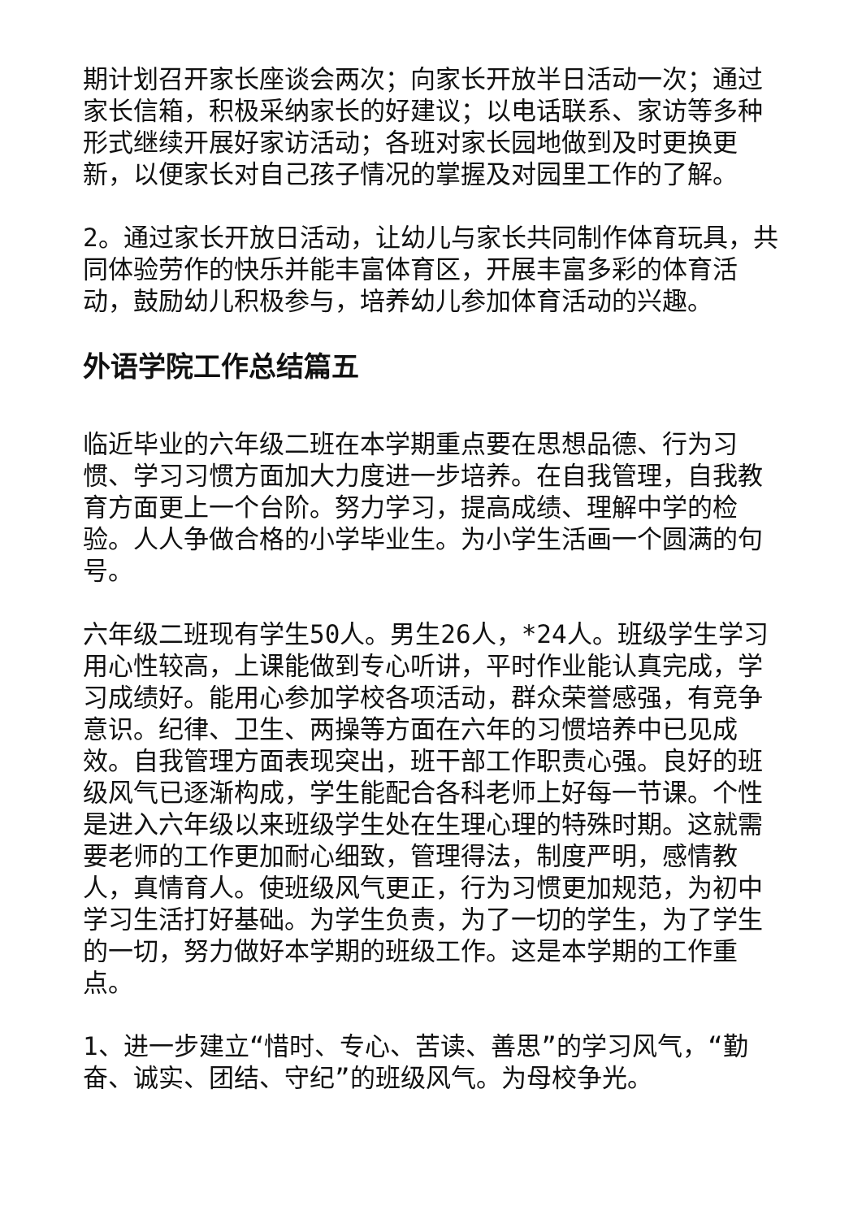期计划召开家长座谈会两次；向家长开放半日活动一次；通过家长信箱，积极采纳家长的好建议；以电话联系、家访等多种形式继续开展好家访活动；各班对家长园地做到及时更换更新，以便家长对自己孩子情况的掌握及对园里工作的了解。
2。通过家长开放日活动，让幼儿与家长共同制作体育玩具，共同体验劳作的快乐并能丰富体育区，开展丰富多彩的体育活动，鼓励幼儿积极参与，培养幼儿参加体育活动的兴趣。
外语学院工作总结篇五
临近毕业的六年级二班在本学期重点要在思想品德、行为习惯、学习习惯方面加大力度进一步培养。在自我管理，自我教育方面更上一个台阶。努力学习，提高成绩、理解中学的检验。人人争做合格的小学毕业生。为小学生活画一个圆满的句号。
六年级二班现有学生50人。男生26人，*24人。班级学生学习用心性较高，上课能做到专心听讲，平时作业能认真完成，学习成绩好。能用心参加学校各项活动，群众荣誉感强，有竞争意识。纪律、卫生、两操等方面在六年的习惯培养中已见成效。自我管理方面表现突出，班干部工作职责心强。良好的班级风气已逐渐构成，学生能配合各科老师上好每一节课。个性是进入六年级以来班级学生处在生理心理的特殊时期。这就需要老师的工作更加耐心细致，管理得法，制度严明，感情教人，真情育人。使班级风气更正，行为习惯更加规范，为初中学习生活打好基础。为学生负责，为了一切的学生，为了学生的一切，努力做好本学期的班级工作。这是本学期的工作重点。
1、进一步建立“惜时、专心、苦读、善思”的学习风气，“勤奋、诚实、团结、守纪”的班级风气。为母校争光。